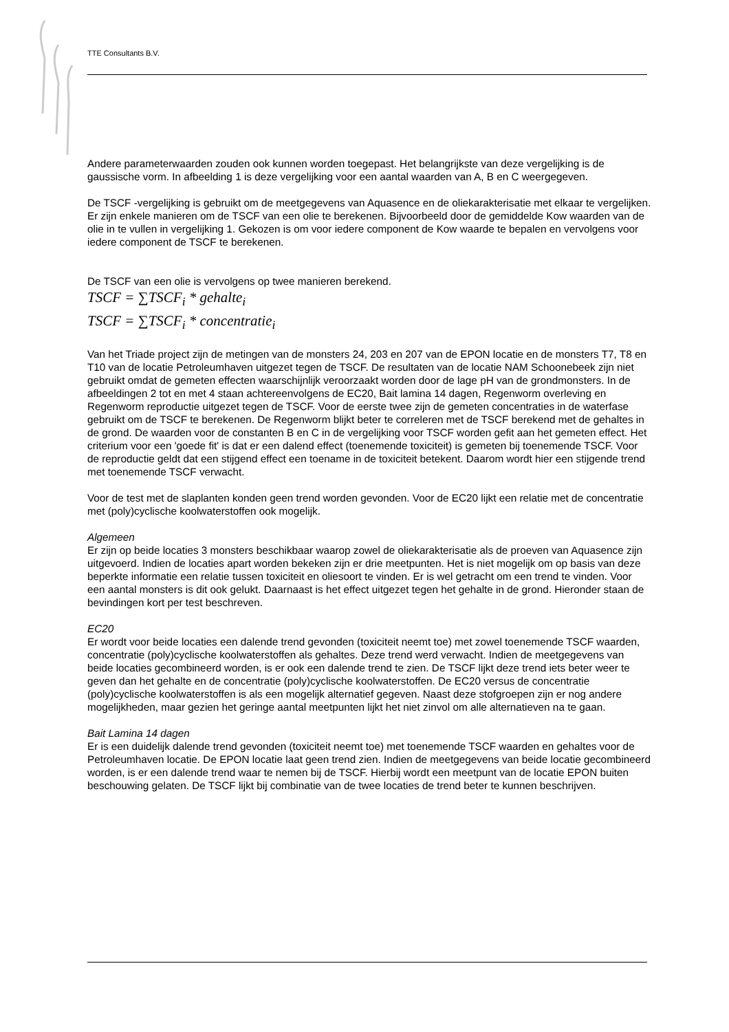TTE Consultants B.V.
Andere parameterwaarden zouden ook kunnen worden toegepast. Het belangrijkste van deze vergelijking is de gaussische vorm. In afbeelding 1 is deze vergelijking voor een aantal waarden van A, B en C weergegeven.
De TSCF -vergelijking is gebruikt om de meetgegevens van Aquasence en de oliekarakterisatie met elkaar te vergelijken. Er zijn enkele manieren om de TSCF van een olie te berekenen. Bijvoorbeeld door de gemiddelde Kow waarden van de olie in te vullen in vergelijking 1. Gekozen is om voor iedere component de Kow waarde te bepalen en vervolgens voor iedere component de TSCF te berekenen.
De TSCF van een olie is vervolgens op twee manieren berekend.
TSCF = ∑TSCF<sub>i</sub> * gehalte<sub>i</sub>
TSCF = ∑TSCF<sub>i</sub> * concentratie<sub>i</sub>
Van het Triade project zijn de metingen van de monsters 24, 203 en 207 van de EPON locatie en de monsters T7, T8 en T10 van de locatie Petroleumhaven uitgezet tegen de TSCF. De resultaten van de locatie NAM Schoonebeek zijn niet gebruikt omdat de gemeten effecten waarschijnlijk veroorzaakt worden door de lage pH van de grondmonsters. In de afbeeldingen 2 tot en met 4 staan achtereenvolgens de EC20, Bait lamina 14 dagen, Regenworm overleving en Regenworm reproductie uitgezet tegen de TSCF. Voor de eerste twee zijn de gemeten concentraties in de waterfase gebruikt om de TSCF te berekenen. De Regenworm blijkt beter te correleren met de TSCF berekend met de gehaltes in de grond. De waarden voor de constanten B en C in de vergelijking voor TSCF worden gefit aan het gemeten effect. Het criterium voor een 'goede fit' is dat er een dalend effect (toenemende toxiciteit) is gemeten bij toenemende TSCF. Voor de reproductie geldt dat een stijgend effect een toename in de toxiciteit betekent. Daarom wordt hier een stijgende trend met toenemende TSCF verwacht.
Voor de test met de slaplanten konden geen trend worden gevonden. Voor de EC20 lijkt een relatie met de concentratie met (poly)cyclische koolwaterstoffen ook mogelijk.
Algemeen
Er zijn op beide locaties 3 monsters beschikbaar waarop zowel de oliekarakterisatie als de proeven van Aquasence zijn uitgevoerd. Indien de locaties apart worden bekeken zijn er drie meetpunten. Het is niet mogelijk om op basis van deze beperkte informatie een relatie tussen toxiciteit en oliesoort te vinden. Er is wel getracht om een trend te vinden. Voor een aantal monsters is dit ook gelukt. Daarnaast is het effect uitgezet tegen het gehalte in de grond. Hieronder staan de bevindingen kort per test beschreven.
EC20
Er wordt voor beide locaties een dalende trend gevonden (toxiciteit neemt toe) met zowel toenemende TSCF waarden, concentratie (poly)cyclische koolwaterstoffen als gehaltes. Deze trend werd verwacht. Indien de meetgegevens van beide locaties gecombineerd worden, is er ook een dalende trend te zien. De TSCF lijkt deze trend iets beter weer te geven dan het gehalte en de concentratie (poly)cyclische koolwaterstoffen. De EC20 versus de concentratie (poly)cyclische koolwaterstoffen is als een mogelijk alternatief gegeven. Naast deze stofgroepen zijn er nog andere mogelijkheden, maar gezien het geringe aantal meetpunten lijkt het niet zinvol om alle alternatieven na te gaan.
Bait Lamina 14 dagen
Er is een duidelijk dalende trend gevonden (toxiciteit neemt toe) met toenemende TSCF waarden en gehaltes voor de Petroleumhaven locatie. De EPON locatie laat geen trend zien. Indien de meetgegevens van beide locatie gecombineerd worden, is er een dalende trend waar te nemen bij de TSCF. Hierbij wordt een meetpunt van de locatie EPON buiten beschouwing gelaten. De TSCF lijkt bij combinatie van de twee locaties de trend beter te kunnen beschrijven.